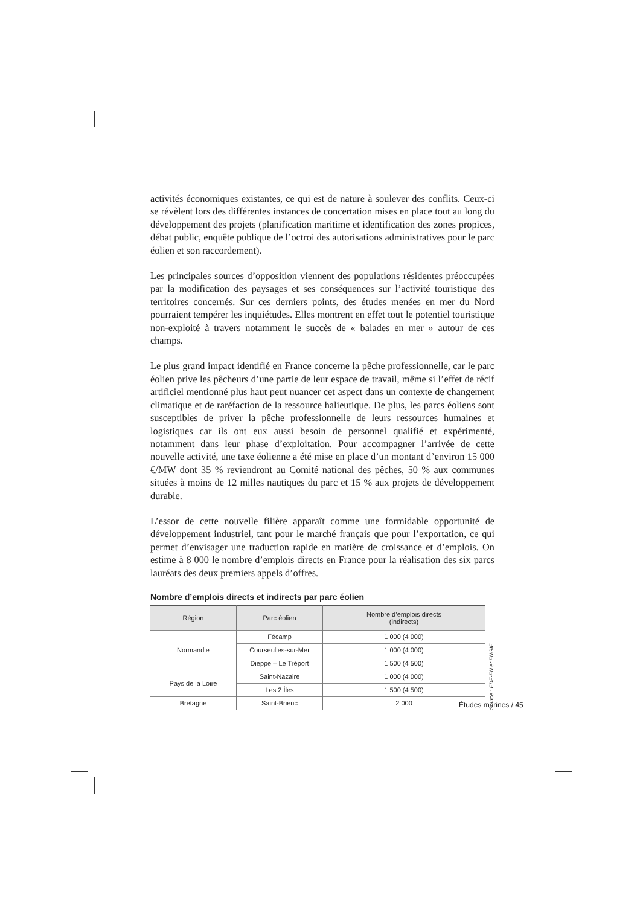activités économiques existantes, ce qui est de nature à soulever des conflits. Ceux-ci se révèlent lors des différentes instances de concertation mises en place tout au long du développement des projets (planification maritime et identification des zones propices, débat public, enquête publique de l’octroi des autorisations administratives pour le parc éolien et son raccordement).
Les principales sources d’opposition viennent des populations résidentes préoccupées par la modification des paysages et ses conséquences sur l’activité touristique des territoires concernés. Sur ces derniers points, des études menées en mer du Nord pourraient tempérer les inquiétudes. Elles montrent en effet tout le potentiel touristique non-exploité à travers notamment le succès de « balades en mer » autour de ces champs.
Le plus grand impact identifié en France concerne la pêche professionnelle, car le parc éolien prive les pêcheurs d’une partie de leur espace de travail, même si l’effet de récif artificiel mentionné plus haut peut nuancer cet aspect dans un contexte de changement climatique et de raréfaction de la ressource halieutique. De plus, les parcs éoliens sont susceptibles de priver la pêche professionnelle de leurs ressources humaines et logistiques car ils ont eux aussi besoin de personnel qualifié et expérimenté, notamment dans leur phase d’exploitation. Pour accompagner l’arrivée de cette nouvelle activité, une taxe éolienne a été mise en place d’un montant d’environ 15 000 €/MW dont 35 % reviendront au Comité national des pêches, 50 % aux communes situées à moins de 12 milles nautiques du parc et 15 % aux projets de développement durable.
L’essor de cette nouvelle filière apparaît comme une formidable opportunité de développement industriel, tant pour le marché français que pour l’exportation, ce qui permet d’envisager une traduction rapide en matière de croissance et d’emplois. On estime à 8 000 le nombre d’emplois directs en France pour la réalisation des six parcs lauréats des deux premiers appels d’offres.
Nombre d’emplois directs et indirects par parc éolien
| Région | Parc éolien | Nombre d’emplois directs (indirects) |
| --- | --- | --- |
| Normandie | Fécamp | 1 000 (4 000) |
| | Courseulles-sur-Mer | 1 000 (4 000) |
| | Dieppe – Le Tréport | 1 500 (4 500) |
| Pays de la Loire | Saint-Nazaire | 1 000 (4 000) |
| | Les 2 Îles | 1 500 (4 500) |
| Bretagne | Saint-Brieuc | 2 000 |
Source : EDF-EN et ENGIE.
Études marines / 45